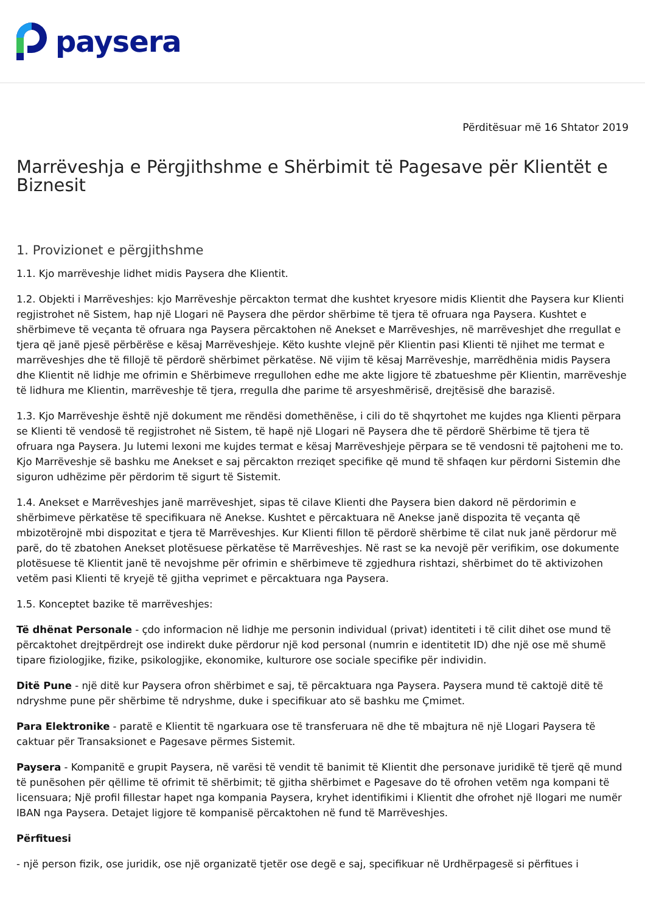paysera
Përditësuar më 16 Shtator 2019
Marrëveshja e Përgjithshme e Shërbimit të Pagesave për Klientët e Biznesit
1. Provizionet e përgjithshme
1.1. Kjo marrëveshje lidhet midis Paysera dhe Klientit.
1.2. Objekti i Marrëveshjes: kjo Marrëveshje përcakton termat dhe kushtet kryesore midis Klientit dhe Paysera kur Klienti regjistrohet në Sistem, hap një Llogari në Paysera dhe përdor shërbime të tjera të ofruara nga Paysera. Kushtet e shërbimeve të veçanta të ofruara nga Paysera përcaktohen në Anekset e Marrëveshjes, në marrëveshjet dhe rregullat e tjera që janë pjesë përbërëse e kësaj Marrëveshjeje. Këto kushte vlejnë për Klientin pasi Klienti të njihet me termat e marrëveshjes dhe të fillojë të përdorë shërbimet përkatëse. Në vijim të kësaj Marrëveshje, marrëdhënia midis Paysera dhe Klientit në lidhje me ofrimin e Shërbimeve rregullohen edhe me akte ligjore të zbatueshme për Klientin, marrëveshje të lidhura me Klientin, marrëveshje të tjera, rregulla dhe parime të arsyeshmërisë, drejtësisë dhe barazisë.
1.3. Kjo Marrëveshje është një dokument me rëndësi domethënëse, i cili do të shqyrtohet me kujdes nga Klienti përpara se Klienti të vendosë të regjistrohet në Sistem, të hapë një Llogari në Paysera dhe të përdorë Shërbime të tjera të ofruara nga Paysera. Ju lutemi lexoni me kujdes termat e kësaj Marrëveshjeje përpara se të vendosni të pajtoheni me to. Kjo Marrëveshje së bashku me Anekset e saj përcakton rreziqet specifike që mund të shfaqen kur përdorni Sistemin dhe siguron udhëzime për përdorim të sigurt të Sistemit.
1.4. Anekset e Marrëveshjes janë marrëveshjet, sipas të cilave Klienti dhe Paysera bien dakord në përdorimin e shërbimeve përkatëse të specifikuara në Anekse. Kushtet e përcaktuara në Anekse janë dispozita të veçanta që mbizotërojnë mbi dispozitat e tjera të Marrëveshjes. Kur Klienti fillon të përdorë shërbime të cilat nuk janë përdorur më parë, do të zbatohen Anekset plotësuese përkatëse të Marrëveshjes. Në rast se ka nevojë për verifikim, ose dokumente plotësuese të Klientit janë të nevojshme për ofrimin e shërbimeve të zgjedhura rishtazi, shërbimet do të aktivizohen vetëm pasi Klienti të kryejë të gjitha veprimet e përcaktuara nga Paysera.
1.5. Konceptet bazike të marrëveshjes:
Të dhënat Personale - çdo informacion në lidhje me personin individual (privat) identiteti i të cilit dihet ose mund të përcaktohet drejtpërdrejt ose indirekt duke përdorur një kod personal (numrin e identitetit ID) dhe një ose më shumë tipare fiziologjike, fizike, psikologjike, ekonomike, kulturore ose sociale specifike për individin.
Ditë Pune - një ditë kur Paysera ofron shërbimet e saj, të përcaktuara nga Paysera. Paysera mund të caktojë ditë të ndryshme pune për shërbime të ndryshme, duke i specifikuar ato së bashku me Çmimet.
Para Elektronike - paratë e Klientit të ngarkuara ose të transferuara në dhe të mbajtura në një Llogari Paysera të caktuar për Transaksionet e Pagesave përmes Sistemit.
Paysera - Kompanitë e grupit Paysera, në varësi të vendit të banimit të Klientit dhe personave juridikë të tjerë që mund të punësohen për qëllime të ofrimit të shërbimit; të gjitha shërbimet e Pagesave do të ofrohen vetëm nga kompani të licensuara; Një profil fillestar hapet nga kompania Paysera, kryhet identifikimi i Klientit dhe ofrohet një llogari me numër IBAN nga Paysera. Detajet ligjore të kompanisë përcaktohen në fund të Marrëveshjes.
Përfituesi
- një person fizik, ose juridik, ose një organizatë tjetër ose degë e saj, specifikuar në Urdhërpagesë si përfitues i